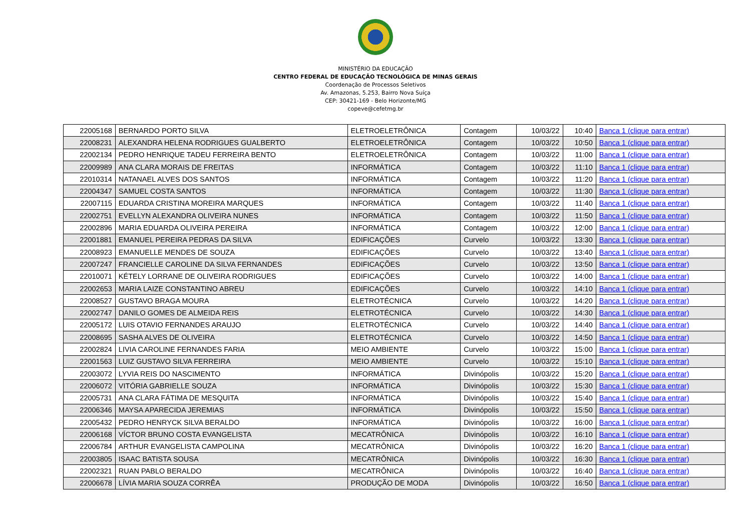MINISTÉRIO DA EDUCAÇÃO
CENTRO FEDERAL DE EDUCAÇÃO TECNOLÓGICA DE MINAS GERAIS
Coordenação de Processos Seletivos
Av. Amazonas, 5.253, Bairro Nova Suíça
CEP: 30421-169 - Belo Horizonte/MG
copeve@cefetmg.br
| 22005168 | BERNARDO PORTO SILVA | ELETROELETRÔNICA | Contagem | 10/03/22 | 10:40 | Banca 1 (clique para entrar) |
| 22008231 | ALEXANDRA HELENA RODRIGUES GUALBERTO | ELETROELETRÔNICA | Contagem | 10/03/22 | 10:50 | Banca 1 (clique para entrar) |
| 22002134 | PEDRO HENRIQUE TADEU FERREIRA BENTO | ELETROELETRÔNICA | Contagem | 10/03/22 | 11:00 | Banca 1 (clique para entrar) |
| 22009989 | ANA CLARA MORAIS DE FREITAS | INFORMÁTICA | Contagem | 10/03/22 | 11:10 | Banca 1 (clique para entrar) |
| 22010314 | NATANAEL ALVES DOS SANTOS | INFORMÁTICA | Contagem | 10/03/22 | 11:20 | Banca 1 (clique para entrar) |
| 22004347 | SAMUEL COSTA SANTOS | INFORMÁTICA | Contagem | 10/03/22 | 11:30 | Banca 1 (clique para entrar) |
| 22007115 | EDUARDA CRISTINA MOREIRA MARQUES | INFORMÁTICA | Contagem | 10/03/22 | 11:40 | Banca 1 (clique para entrar) |
| 22002751 | EVELLYN ALEXANDRA OLIVEIRA NUNES | INFORMÁTICA | Contagem | 10/03/22 | 11:50 | Banca 1 (clique para entrar) |
| 22002896 | MARIA EDUARDA OLIVEIRA PEREIRA | INFORMÁTICA | Contagem | 10/03/22 | 12:00 | Banca 1 (clique para entrar) |
| 22001881 | EMANUEL PEREIRA PEDRAS DA SILVA | EDIFICAÇÕES | Curvelo | 10/03/22 | 13:30 | Banca 1 (clique para entrar) |
| 22008923 | EMANUELLE MENDES DE SOUZA | EDIFICAÇÕES | Curvelo | 10/03/22 | 13:40 | Banca 1 (clique para entrar) |
| 22007247 | FRANCIELLE CAROLINE DA SILVA FERNANDES | EDIFICAÇÕES | Curvelo | 10/03/22 | 13:50 | Banca 1 (clique para entrar) |
| 22010071 | KÉTELY LORRANE DE OLIVEIRA RODRIGUES | EDIFICAÇÕES | Curvelo | 10/03/22 | 14:00 | Banca 1 (clique para entrar) |
| 22002653 | MARIA LAIZE CONSTANTINO ABREU | EDIFICAÇÕES | Curvelo | 10/03/22 | 14:10 | Banca 1 (clique para entrar) |
| 22008527 | GUSTAVO BRAGA MOURA | ELETROTÉCNICA | Curvelo | 10/03/22 | 14:20 | Banca 1 (clique para entrar) |
| 22002747 | DANILO GOMES DE ALMEIDA REIS | ELETROTÉCNICA | Curvelo | 10/03/22 | 14:30 | Banca 1 (clique para entrar) |
| 22005172 | LUIS OTAVIO FERNANDES ARAUJO | ELETROTÉCNICA | Curvelo | 10/03/22 | 14:40 | Banca 1 (clique para entrar) |
| 22008695 | SASHA ALVES DE OLIVEIRA | ELETROTÉCNICA | Curvelo | 10/03/22 | 14:50 | Banca 1 (clique para entrar) |
| 22002824 | LIVIA CAROLINE FERNANDES FARIA | MEIO AMBIENTE | Curvelo | 10/03/22 | 15:00 | Banca 1 (clique para entrar) |
| 22001563 | LUIZ GUSTAVO SILVA FERREIRA | MEIO AMBIENTE | Curvelo | 10/03/22 | 15:10 | Banca 1 (clique para entrar) |
| 22003072 | LYVIA REIS DO NASCIMENTO | INFORMÁTICA | Divinópolis | 10/03/22 | 15:20 | Banca 1 (clique para entrar) |
| 22006072 | VITÓRIA GABRIELLE SOUZA | INFORMÁTICA | Divinópolis | 10/03/22 | 15:30 | Banca 1 (clique para entrar) |
| 22005731 | ANA CLARA FÁTIMA DE MESQUITA | INFORMÁTICA | Divinópolis | 10/03/22 | 15:40 | Banca 1 (clique para entrar) |
| 22006346 | MAYSA APARECIDA JEREMIAS | INFORMÁTICA | Divinópolis | 10/03/22 | 15:50 | Banca 1 (clique para entrar) |
| 22005432 | PEDRO HENRYCK SILVA BERALDO | INFORMÁTICA | Divinópolis | 10/03/22 | 16:00 | Banca 1 (clique para entrar) |
| 22006168 | VÍCTOR BRUNO COSTA EVANGELISTA | MECATRÔNICA | Divinópolis | 10/03/22 | 16:10 | Banca 1 (clique para entrar) |
| 22006784 | ARTHUR EVANGELISTA CAMPOLINA | MECATRÔNICA | Divinópolis | 10/03/22 | 16:20 | Banca 1 (clique para entrar) |
| 22003805 | ISAAC BATISTA SOUSA | MECATRÔNICA | Divinópolis | 10/03/22 | 16:30 | Banca 1 (clique para entrar) |
| 22002321 | RUAN PABLO BERALDO | MECATRÔNICA | Divinópolis | 10/03/22 | 16:40 | Banca 1 (clique para entrar) |
| 22006678 | LÍVIA MARIA SOUZA CORRÊA | PRODUÇÃO DE MODA | Divinópolis | 10/03/22 | 16:50 | Banca 1 (clique para entrar) |